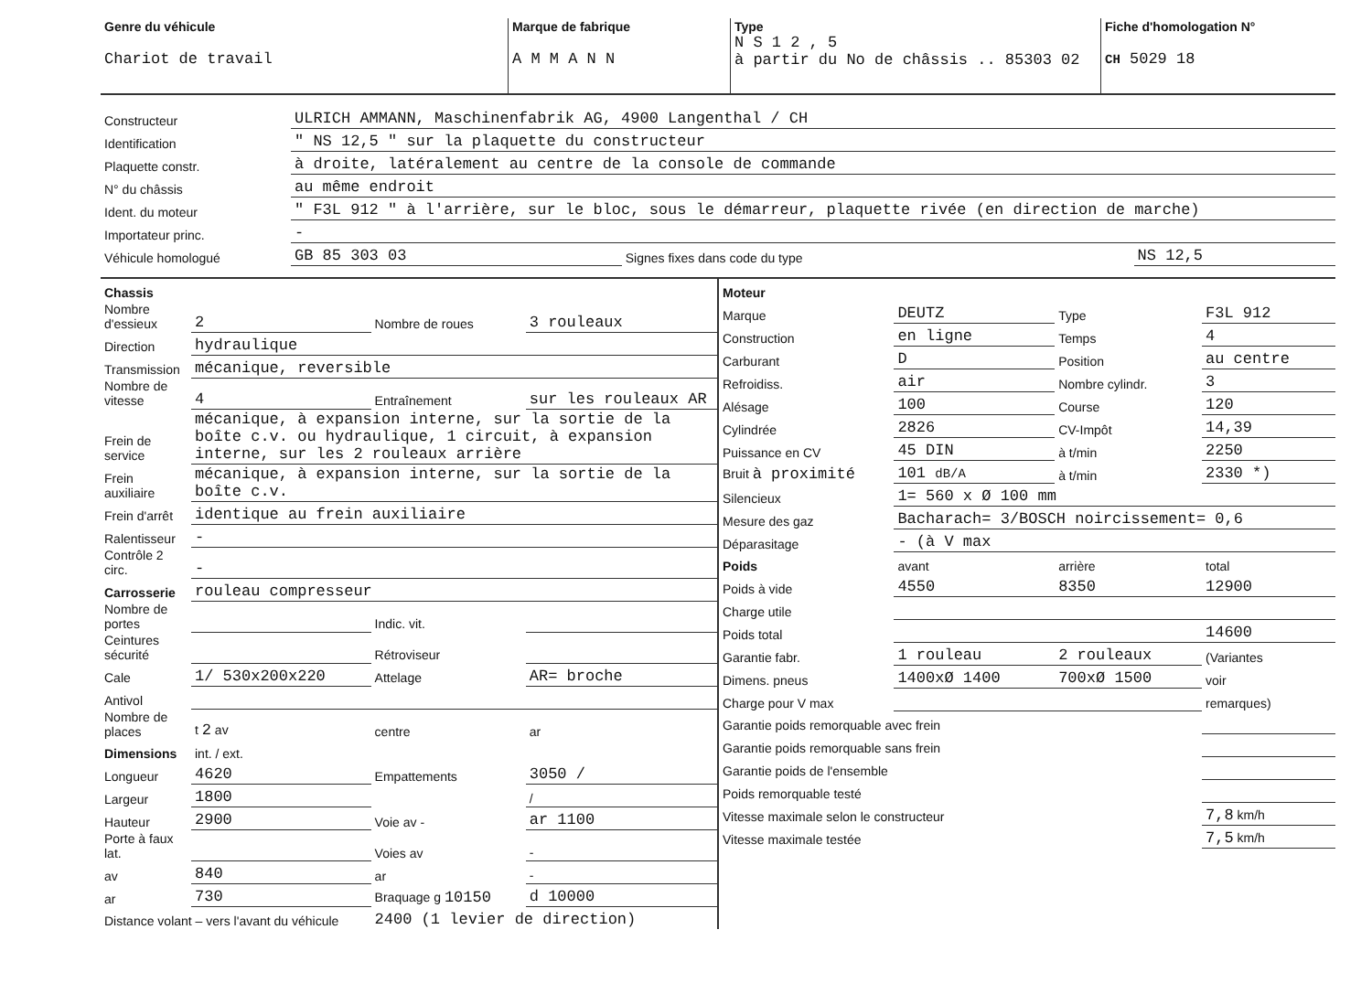| Genre du véhicule Chariot de travail | Marque de fabrique A M M A N N | Type N S 1 2 , 5 à partir du No de châssis .. 85303 02 | Fiche d'homologation N° CH 5029 18 |
| Constructeur | ULRICH AMMANN, Maschinenfabrik AG, 4900 Langenthal / CH | | |
| Identification | " NS 12,5 " sur la plaquette du constructeur | | |
| Plaquette constr. | à droite, latéralement au centre de la console de commande | | |
| N° du châssis | au même endroit | | |
| Ident. du moteur | " F3L 912 " à l'arrière, sur le bloc, sous le démarreur, plaquette rivée (en direction de marche) | | |
| Importateur princ. | - | | |
| Véhicule homologué | GB 85 303 03 | Signes fixes dans code du type | NS 12,5 |
| Chassis | | | |
| Nombre d'essieux | 2 | Nombre de roues | 3 rouleaux |
| Direction | hydraulique | | |
| Transmission | mécanique, reversible | | |
| Nombre de vitesse | 4 | Entraînement | sur les rouleaux AR |
| Frein de service | mécanique, à expansion interne, sur la sortie de la boîte c.v. ou hydraulique, 1 circuit, à expansion interne, sur les 2 rouleaux arrière | | |
| Frein auxiliaire | mécanique, à expansion interne, sur la sortie de la boîte c.v. | | |
| Frein d'arrêt | identique au frein auxiliaire | | |
| Ralentisseur | - | | |
| Contrôle 2 circ. | - | | |
| Carrosserie | rouleau compresseur | | |
| Nombre de portes | | Indic. vit. | |
| Ceintures sécurité | | Rétroviseur | |
| Cale | 1/ 530x200x220 | Attelage | AR= broche |
| Antivol | | | |
| Nombre de places | t 2 av | centre | ar |
| Dimensions | int. / ext. | | |
| Longueur | 4620 | Empattements | 3050 / |
| Largeur | 1800 | | / |
| Hauteur | 2900 | Voie av - | ar 1100 |
| Porte à faux lat. | | Voies av | - |
| av | 840 | ar | - |
| ar | 730 | Braquage g 10150 | d 10000 |
| Distance volant – vers l'avant du véhicule | | 2400 (1 levier de direction) | |
| Moteur | | | |
| Marque | DEUTZ | Type | F3L 912 |
| Construction | en ligne | Temps | 4 |
| Carburant | D | Position | au centre |
| Refroidiss. | air | Nombre cylindr. | 3 |
| Alésage | 100 | Course | 120 |
| Cylindrée | 2826 | CV-Impôt | 14,39 |
| Puissance en CV | 45 DIN | à t/min | 2250 |
| Bruit à proximité | 101 dB/A | à t/min | 2330 *) |
| Silencieux | 1= 560 x Ø 100 mm | | |
| Mesure des gaz | Bacharach= 3/BOSCH noircissement= 0,6 | | |
| Déparasitage | - (à V max | | |
| Poids | avant | arrière | total |
| Poids à vide | 4550 | 8350 | 12900 |
| Charge utile | | | |
| Poids total | | | 14600 |
| Garantie fabr. | 1 rouleau | 2 rouleaux | (Variantes |
| Dimens. pneus | 1400xØ 1400 | 700xØ 1500 | voir |
| Charge pour V max | | | remarques) |
| Garantie poids remorquable avec frein | | | |
| Garantie poids remorquable sans frein | | | |
| Garantie poids de l'ensemble | | | |
| Poids remorquable testé | | | |
| Vitesse maximale selon le constructeur | | | 7,8 km/h |
| Vitesse maximale testée | | | 7,5 km/h |